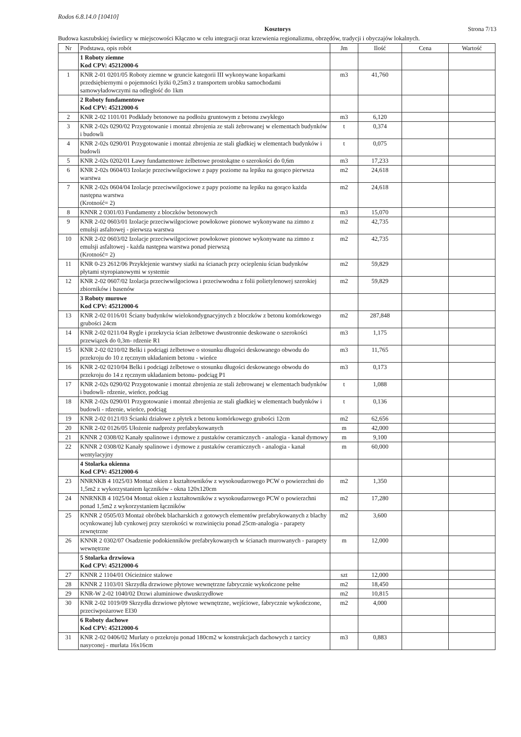Rodos 6.8.14.0 [10410]
Kosztorys Strona 7/13
Budowa kaszubskiej świetlicy w miejscowości Kłączno w celu integracji oraz krzewienia regionalizmu, obrzędów, tradycji i obyczajów lokalnych.
| Nr | Podstawa, opis robót | Jm | Ilość | Cena | Wartość |
| --- | --- | --- | --- | --- | --- |
| | 1 Roboty ziemne Kod CPV: 45212000-6 | | | | |
| 1 | KNR 2-01 0201/05 Roboty ziemne w gruncie kategorii III wykonywane koparkami przedsiębiernymi o pojemności łyżki 0,25m3 z transportem urobku samochodami samowyładowczymi na odległość do 1km | m3 | 41,760 | | |
| | 2 Roboty fundamentowe Kod CPV: 45212000-6 | | | | |
| 2 | KNR 2-02 1101/01 Podkłady betonowe na podłożu gruntowym z betonu zwykłego | m3 | 6,120 | | |
| 3 | KNR 2-02s 0290/02 Przygotowanie i montaż zbrojenia ze stali żebrowanej w elementach budynków i budowli | t | 0,374 | | |
| 4 | KNR 2-02s 0290/01 Przygotowanie i montaż zbrojenia ze stali gładkiej w elementach budynków i budowli | t | 0,075 | | |
| 5 | KNR 2-02s 0202/01 Ławy fundamentowe żelbetowe prostokątne o szerokości do 0,6m | m3 | 17,233 | | |
| 6 | KNR 2-02s 0604/03 Izolacje przeciwwilgociowe z papy poziome na lepiku na gorąco pierwsza warstwa | m2 | 24,618 | | |
| 7 | KNR 2-02s 0604/04 Izolacje przeciwwilgociowe z papy poziome na lepiku na gorąco każda następna warstwa (Krotność= 2) | m2 | 24,618 | | |
| 8 | KNNR 2 0301/03 Fundamenty z bloczków betonowych | m3 | 15,070 | | |
| 9 | KNR 2-02 0603/01 Izolacje przeciwwilgociowe powłokowe pionowe wykonywane na zimno z emulsji asfaltowej - pierwsza warstwa | m2 | 42,735 | | |
| 10 | KNR 2-02 0603/02 Izolacje przeciwwilgociowe powłokowe pionowe wykonywane na zimno z emulsji asfaltowej - każda następna warstwa ponad pierwszą (Krotność= 2) | m2 | 42,735 | | |
| 11 | KNR 0-23 2612/06 Przyklejenie warstwy siatki na ścianach przy ociepleniu ścian budynków płytami styropianowymi w systemie | m2 | 59,829 | | |
| 12 | KNR 2-02 0607/02 Izolacja przeciwwilgociowa i przeciwwodna z folii polietylenowej szerokiej zbiorników i basenów | m2 | 59,829 | | |
| | 3 Roboty murowe Kod CPV: 45212000-6 | | | | |
| 13 | KNR 2-02 0116/01 Ściany budynków wielokondygnacyjnych z bloczków z betonu komórkowego grubości 24cm | m2 | 287,848 | | |
| 14 | KNR 2-02 0211/04 Rygle i przekrycia ścian żelbetowe dwustronnie deskowane o szerokości przewiązek do 0,3m- rdzenie R1 | m3 | 1,175 | | |
| 15 | KNR 2-02 0210/02 Belki i podciągi żelbetowe o stosunku długości deskowanego obwodu do przekroju do 10 z ręcznym układaniem betonu - wieńce | m3 | 11,765 | | |
| 16 | KNR 2-02 0210/04 Belki i podciągi żelbetowe o stosunku długości deskowanego obwodu do przekroju do 14 z ręcznym układaniem betonu- podciąg P1 | m3 | 0,173 | | |
| 17 | KNR 2-02s 0290/02 Przygotowanie i montaż zbrojenia ze stali żebrowanej w elementach budynków i budowli- rdzenie, wieńce, podciąg | t | 1,088 | | |
| 18 | KNR 2-02s 0290/01 Przygotowanie i montaż zbrojenia ze stali gładkiej w elementach budynków i budowli - rdzenie, wieńce, podciąg | t | 0,136 | | |
| 19 | KNR 2-02 0121/03 Ścianki działowe z płytek z betonu komórkowego grubości 12cm | m2 | 62,656 | | |
| 20 | KNR 2-02 0126/05 Ułożenie nadproży prefabrykowanych | m | 42,000 | | |
| 21 | KNNR 2 0308/02 Kanały spalinowe i dymowe z pustaków ceramicznych - analogia - kanał dymowy | m | 9,100 | | |
| 22 | KNNR 2 0308/02 Kanały spalinowe i dymowe z pustaków ceramicznych - analogia - kanał wentylacyjny | m | 60,000 | | |
| | 4 Stolarka okienna Kod CPV: 45212000-6 | | | | |
| 23 | NNRNKB 4 1025/03 Montaż okien z kształtowników z wysokoudarowego PCW o powierzchni do 1,5m2 z wykorzystaniem łączników - okna 120x120cm | m2 | 1,350 | | |
| 24 | NNRNKB 4 1025/04 Montaż okien z kształtowników z wysokoudarowego PCW o powierzchni ponad 1,5m2 z wykorzystaniem łączników | m2 | 17,280 | | |
| 25 | KNNR 2 0505/03 Montaż obróbek blacharskich z gotowych elementów prefabrykowanych z blachy ocynkowanej lub cynkowej przy szerokości w rozwinięciu ponad 25cm-analogia - parapety zewnętrzne | m2 | 3,600 | | |
| 26 | KNNR 2 0302/07 Osadzenie podokienników prefabrykowanych w ścianach murowanych - parapety wewnętrzne | m | 12,000 | | |
| | 5 Stolarka drzwiowa Kod CPV: 45212000-6 | | | | |
| 27 | KNNR 2 1104/01 Ościeżnice stalowe | szt | 12,000 | | |
| 28 | KNNR 2 1103/01 Skrzydła drzwiowe płytowe wewnętrzne fabrycznie wykończone pełne | m2 | 18,450 | | |
| 29 | KNR-W 2-02 1040/02 Drzwi aluminiowe dwuskrzydłowe | m2 | 10,815 | | |
| 30 | KNR 2-02 1019/09 Skrzydła drzwiowe płytowe wewnętrzne, wejściowe, fabrycznie wykończone, przeciwpożarowe EI30 | m2 | 4,000 | | |
| | 6 Roboty dachowe Kod CPV: 45212000-6 | | | | |
| 31 | KNR 2-02 0406/02 Murłaty o przekroju ponad 180cm2 w konstrukcjach dachowych z tarcicy nasyconej - murłata 16x16cm | m3 | 0,883 | | |